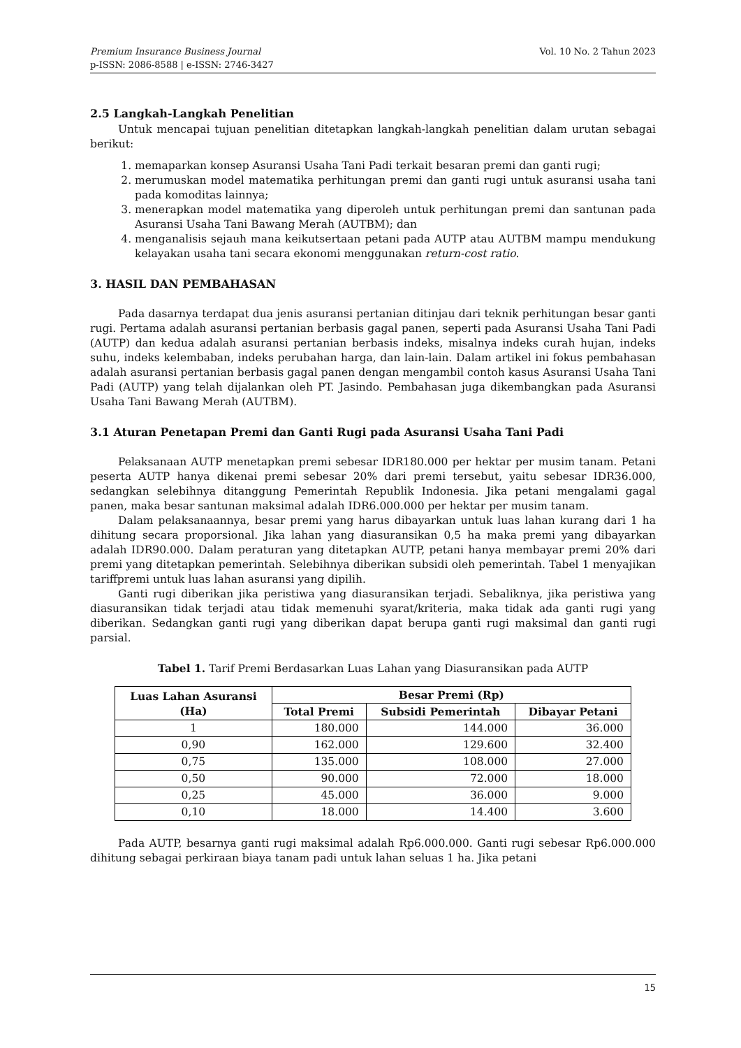Vol. 10 No. 2 Tahun 2023 Premium Insurance Business Journal
p-ISSN: 2086-8588 | e-ISSN: 2746-3427
2.5 Langkah-Langkah Penelitian
Untuk mencapai tujuan penelitian ditetapkan langkah-langkah penelitian dalam urutan sebagai berikut:
1. memaparkan konsep Asuransi Usaha Tani Padi terkait besaran premi dan ganti rugi;
2. merumuskan model matematika perhitungan premi dan ganti rugi untuk asuransi usaha tani pada komoditas lainnya;
3. menerapkan model matematika yang diperoleh untuk perhitungan premi dan santunan pada Asuransi Usaha Tani Bawang Merah (AUTBM); dan
4. menganalisis sejauh mana keikutsertaan petani pada AUTP atau AUTBM mampu mendukung kelayakan usaha tani secara ekonomi menggunakan return-cost ratio.
3. HASIL DAN PEMBAHASAN
Pada dasarnya terdapat dua jenis asuransi pertanian ditinjau dari teknik perhitungan besar ganti rugi. Pertama adalah asuransi pertanian berbasis gagal panen, seperti pada Asuransi Usaha Tani Padi (AUTP) dan kedua adalah asuransi pertanian berbasis indeks, misalnya indeks curah hujan, indeks suhu, indeks kelembaban, indeks perubahan harga, dan lain-lain. Dalam artikel ini fokus pembahasan adalah asuransi pertanian berbasis gagal panen dengan mengambil contoh kasus Asuransi Usaha Tani Padi (AUTP) yang telah dijalankan oleh PT. Jasindo. Pembahasan juga dikembangkan pada Asuransi Usaha Tani Bawang Merah (AUTBM).
3.1 Aturan Penetapan Premi dan Ganti Rugi pada Asuransi Usaha Tani Padi
Pelaksanaan AUTP menetapkan premi sebesar IDR180.000 per hektar per musim tanam. Petani peserta AUTP hanya dikenai premi sebesar 20% dari premi tersebut, yaitu sebesar IDR36.000, sedangkan selebihnya ditanggung Pemerintah Republik Indonesia. Jika petani mengalami gagal panen, maka besar santunan maksimal adalah IDR6.000.000 per hektar per musim tanam.
Dalam pelaksanaannya, besar premi yang harus dibayarkan untuk luas lahan kurang dari 1 ha dihitung secara proporsional. Jika lahan yang diasuransikan 0,5 ha maka premi yang dibayarkan adalah IDR90.000. Dalam peraturan yang ditetapkan AUTP, petani hanya membayar premi 20% dari premi yang ditetapkan pemerintah. Selebihnya diberikan subsidi oleh pemerintah. Tabel 1 menyajikan tariffpremi untuk luas lahan asuransi yang dipilih.
Ganti rugi diberikan jika peristiwa yang diasuransikan terjadi. Sebaliknya, jika peristiwa yang diasuransikan tidak terjadi atau tidak memenuhi syarat/kriteria, maka tidak ada ganti rugi yang diberikan. Sedangkan ganti rugi yang diberikan dapat berupa ganti rugi maksimal dan ganti rugi parsial.
Tabel 1. Tarif Premi Berdasarkan Luas Lahan yang Diasuransikan pada AUTP
| Luas Lahan Asuransi (Ha) | Besar Premi (Rp) | | |
| --- | --- | --- | --- |
| | Total Premi | Subsidi Pemerintah | Dibayar Petani |
| 1 | 180.000 | 144.000 | 36.000 |
| 0,90 | 162.000 | 129.600 | 32.400 |
| 0,75 | 135.000 | 108.000 | 27.000 |
| 0,50 | 90.000 | 72.000 | 18.000 |
| 0,25 | 45.000 | 36.000 | 9.000 |
| 0,10 | 18.000 | 14.400 | 3.600 |
Pada AUTP, besarnya ganti rugi maksimal adalah Rp6.000.000. Ganti rugi sebesar Rp6.000.000 dihitung sebagai perkiraan biaya tanam padi untuk lahan seluas 1 ha. Jika petani
15